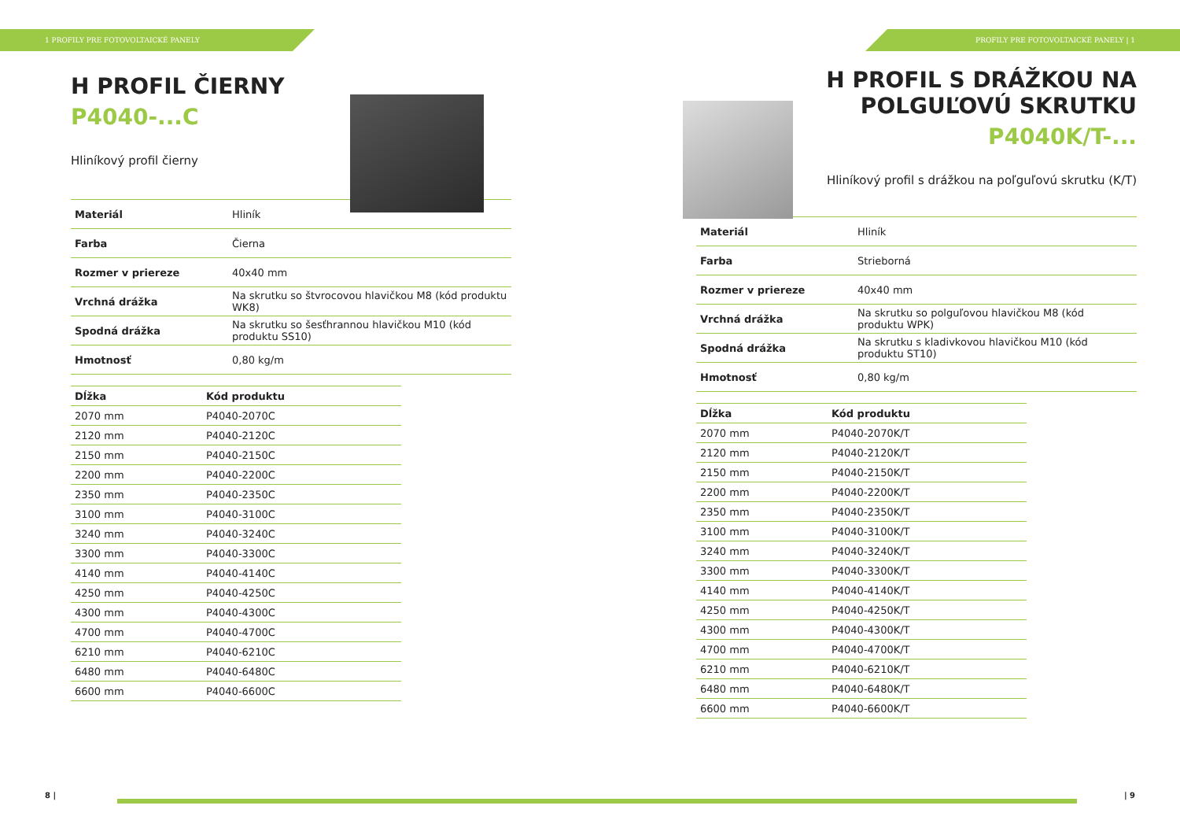1 PROFILY PRE FOTOVOLTAICKÉ PANELY
H PROFIL ČIERNY
P4040-...C
Hliníkový profil čierny
| Materiál | Hliník |
| Farba | Čierna |
| Rozmer v priereze | 40x40 mm |
| Vrchná drážka | Na skrutku so štvrocovou hlavičkou M8 (kód produktu WK8) |
| Spodná drážka | Na skrutku so šesťhrannou hlavičkou M10 (kód produktu SS10) |
| Hmotnosť | 0,80 kg/m |
| Dĺžka | Kód produktu |
| --- | --- |
| 2070 mm | P4040-2070C |
| 2120 mm | P4040-2120C |
| 2150 mm | P4040-2150C |
| 2200 mm | P4040-2200C |
| 2350 mm | P4040-2350C |
| 3100 mm | P4040-3100C |
| 3240 mm | P4040-3240C |
| 3300 mm | P4040-3300C |
| 4140 mm | P4040-4140C |
| 4250 mm | P4040-4250C |
| 4300 mm | P4040-4300C |
| 4700 mm | P4040-4700C |
| 6210 mm | P4040-6210C |
| 6480 mm | P4040-6480C |
| 6600 mm | P4040-6600C |
8 |
PROFILY PRE FOTOVOLTAICKÉ PANELY | 1
H PROFIL S DRÁŽKOU NA POLGUĽOVÚ SKRUTKU
P4040K/T-...
Hliníkový profil s drážkou na poľguľovú skrutku (K/T)
| Materiál | Hliník |
| Farba | Strieborná |
| Rozmer v priereze | 40x40 mm |
| Vrchná drážka | Na skrutku so polguľovou hlavičkou M8 (kód produktu WPK) |
| Spodná drážka | Na skrutku s kladivkovou hlavičkou M10 (kód produktu ST10) |
| Hmotnosť | 0,80 kg/m |
| Dĺžka | Kód produktu |
| --- | --- |
| 2070 mm | P4040-2070K/T |
| 2120 mm | P4040-2120K/T |
| 2150 mm | P4040-2150K/T |
| 2200 mm | P4040-2200K/T |
| 2350 mm | P4040-2350K/T |
| 3100 mm | P4040-3100K/T |
| 3240 mm | P4040-3240K/T |
| 3300 mm | P4040-3300K/T |
| 4140 mm | P4040-4140K/T |
| 4250 mm | P4040-4250K/T |
| 4300 mm | P4040-4300K/T |
| 4700 mm | P4040-4700K/T |
| 6210 mm | P4040-6210K/T |
| 6480 mm | P4040-6480K/T |
| 6600 mm | P4040-6600K/T |
| 9